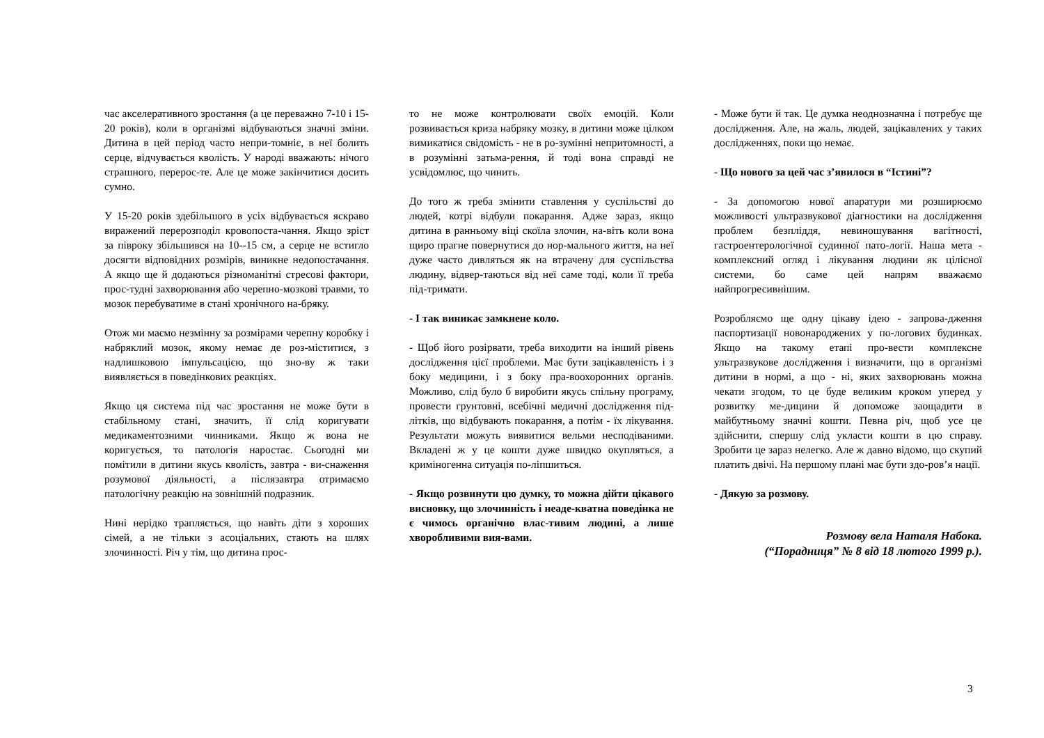час акселеративного зростання (а це переважно 7-10 і 15-20 років), коли в організмі відбуваються значні зміни. Дитина в цей період часто непри-томніє, в неї болить серце, відчувається кволість. У народі вважають: нічого страшного, перерос-те. Але це може закінчитися досить сумно.
У 15-20 років здебільшого в усіх відбувається яскраво виражений перерозподіл кровопоста-чання. Якщо зріст за півроку збільшився на 10--15 см, а серце не встигло досягти відповідних розмірів, виникне недопостачання. А якщо ще й додаються різноманітні стресові фактори, прос-тудні захворювання або черепно-мозкові травми, то мозок перебуватиме в стані хронічного на-бряку.
Отож ми маємо незмінну за розмірами черепну коробку і набряклий мозок, якому немає де роз-міститися, з надлишковою імпульсацією, що зно-ву ж таки виявляється в поведінкових реакціях.
Якщо ця система під час зростання не може бути в стабільному стані, значить, її слід коригувати медикаментозними чинниками. Якщо ж вона не коригується, то патологія наростає. Сьогодні ми помітили в дитини якусь кволість, завтра - ви-снаження розумової діяльності, а післязавтра отримаємо патологічну реакцію на зовнішній подразник.
Нині нерідко трапляється, що навіть діти з хороших сімей, а не тільки з асоціальних, стають на шлях злочинності. Річ у тім, що дитина прос-
то не може контролювати своїх емоцій. Коли розвивається криза набряку мозку, в дитини може цілком вимикатися свідомість - не в ро-зумінні непритомності, а в розумінні затьма-рення, й тоді вона справді не усвідомлює, що чинить.
До того ж треба змінити ставлення у суспільстві до людей, котрі відбули покарання. Адже зараз, якщо дитина в ранньому віці скоїла злочин, на-віть коли вона щиро прагне повернутися до нор-мального життя, на неї дуже часто дивляться як на втрачену для суспільства людину, відвер-таються від неї саме тоді, коли її треба під-тримати.
- І так виникає замкнене коло.
- Щоб його розірвати, треба виходити на інший рівень дослідження цієї проблеми. Має бути зацікавленість і з боку медицини, і з боку пра-воохоронних органів. Можливо, слід було б виробити якусь спільну програму, провести грунтовні, всебічні медичні дослідження під-літків, що відбувають покарання, а потім - їх лікування. Результати можуть виявитися вельми несподіваними. Вкладені ж у це кошти дуже швидко окупляться, а криміногенна ситуація по-ліпшиться.
- Якщо розвинути цю думку, то можна дійти цікавого висновку, що злочинність і неаде-кватна поведінка не є чимось органічно влас-тивим людині, а лише хворобливими вия-вами.
- Може бути й так. Це думка неоднозначна і потребує ще дослідження. Але, на жаль, людей, зацікавлених у таких дослідженнях, поки що немає.
- Що нового за цей час з’явилося в “Істині”?
- За допомогою нової апаратури ми розширюємо можливості ультразвукової діагностики на дослідження проблем безпліддя, невиношування вагітності, гастроентерологічної судинної пато-логії. Наша мета - комплексний огляд і лікування людини як цілісної системи, бо саме цей напрям вважаємо найпрогресивнішим.
Розробляємо ще одну цікаву ідею - запрова-дження паспортизації новонароджених у по-логових будинках. Якщо на такому етапі про-вести комплексне ультразвукове дослідження і визначити, що в організмі дитини в нормі, а що - ні, яких захворювань можна чекати згодом, то це буде великим кроком уперед у розвитку ме-дицини й допоможе заощадити в майбутньому значні кошти. Певна річ, щоб усе це здійснити, спершу слід укласти кошти в цю справу. Зробити це зараз нелегко. Але ж давно відомо, що скупий платить двічі. На першому плані має бути здо-ров’я нації.
- Дякую за розмову.
Розмову вела Наталя Набока.
(“Порадниця” № 8 від 18 лютого 1999 р.).
3